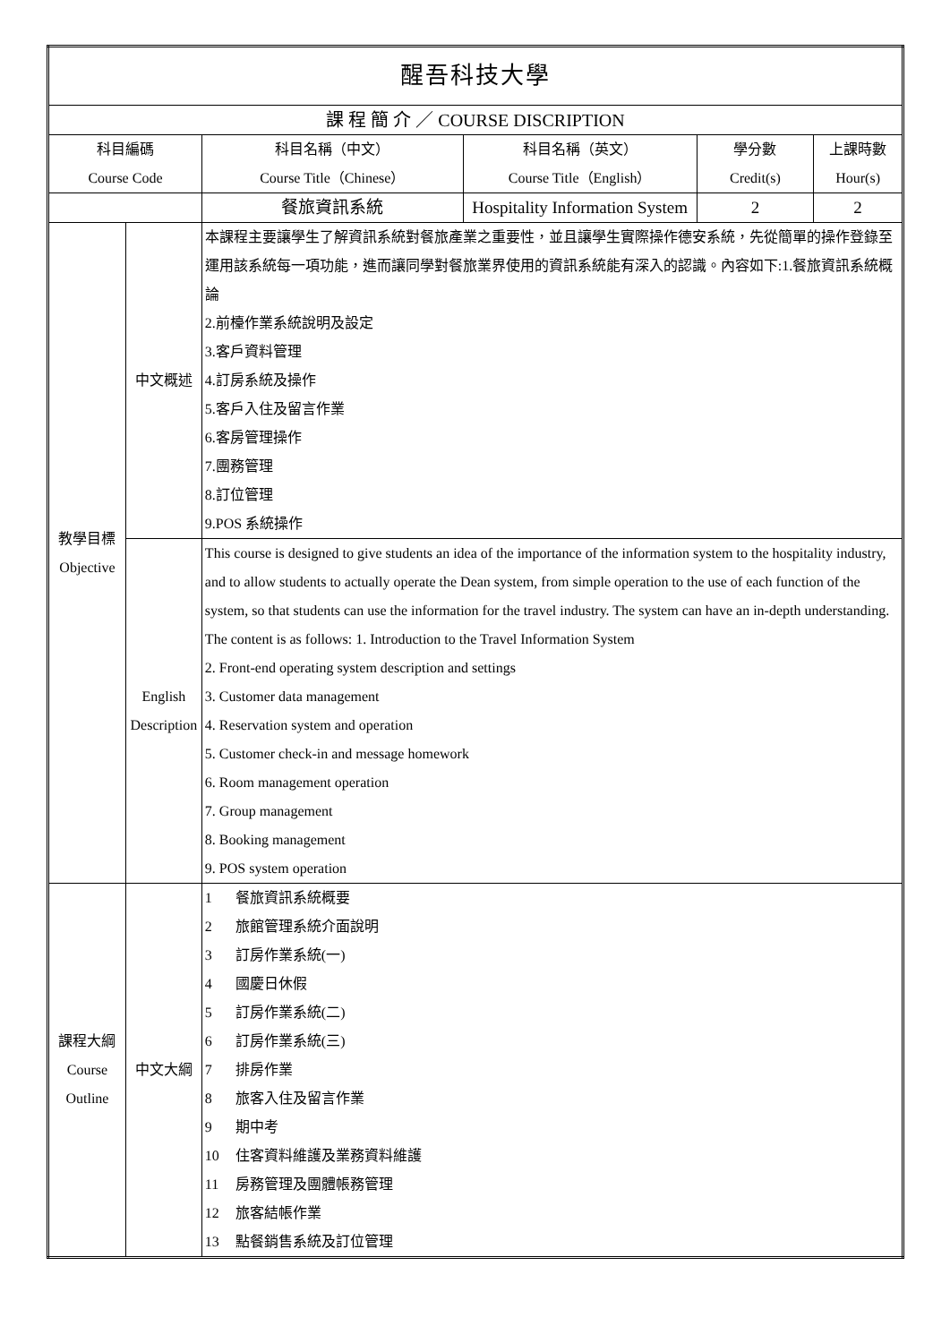| 醒吾科技大學 | | | | | |
| 課 程 簡 介 ／ COURSE DISCRIPTION | | | | | |
| 科目編碼 Course Code | | 科目名稱（中文） Course Title（Chinese） | 科目名稱（英文） Course Title（English） | 學分數 Credit(s) | 上課時數 Hour(s) |
| | | 餐旅資訊系統 | Hospitality Information System | 2 | 2 |
| 教學目標 Objective | 中文概述 | 本課程主要讓學生了解資訊系統對餐旅產業之重要性，並且讓學生實際操作德安系統，先從簡單的操作登錄至運用該系統每一項功能，進而讓同學對餐旅業界使用的資訊系統能有深入的認識。內容如下:1.餐旅資訊系統概論 2.前檯作業系統說明及設定 3.客戶資料管理 4.訂房系統及操作 5.客戶入住及留言作業 6.客房管理操作 7.團務管理 8.訂位管理 9.POS 系統操作 | | | |
| | English Description | This course is designed to give students an idea of the importance of the information system to the hospitality industry, and to allow students to actually operate the Dean system, from simple operation to the use of each function of the system, so that students can use the information for the travel industry. The system can have an in-depth understanding. The content is as follows: 1. Introduction to the Travel Information System 2. Front-end operating system description and settings 3. Customer data management 4. Reservation system and operation 5. Customer check-in and message homework 6. Room management operation 7. Group management 8. Booking management 9. POS system operation | | | |
| 課程大綱 Course Outline | 中文大綱 | 1 餐旅資訊系統概要 2 旅館管理系統介面說明 3 訂房作業系統(一) 4 國慶日休假 5 訂房作業系統(二) 6 訂房作業系統(三) 7 排房作業 8 旅客入住及留言作業 9 期中考 10 住客資料維護及業務資料維護 11 房務管理及團體帳務管理 12 旅客結帳作業 13 點餐銷售系統及訂位管理 | | | |